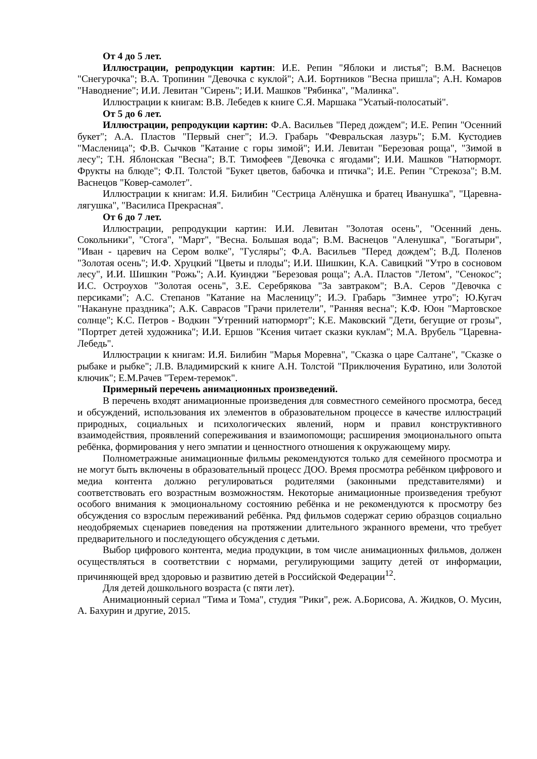От 4 до 5 лет.
Иллюстрации, репродукции картин: И.Е. Репин "Яблоки и листья"; В.М. Васнецов "Снегурочка"; В.А. Тропинин "Девочка с куклой"; А.И. Бортников "Весна пришла"; А.Н. Комаров "Наводнение"; И.И. Левитан "Сирень"; И.И. Машков "Рябинка", "Малинка".
Иллюстрации к книгам: В.В. Лебедев к книге С.Я. Маршака "Усатый-полосатый".
От 5 до 6 лет.
Иллюстрации, репродукции картин: Ф.А. Васильев "Перед дождем"; И.Е. Репин "Осенний букет"; А.А. Пластов "Первый снег"; И.Э. Грабарь "Февральская лазурь"; Б.М. Кустодиев "Масленица"; Ф.В. Сычков "Катание с горы зимой"; И.И. Левитан "Березовая роща", "Зимой в лесу"; Т.Н. Яблонская "Весна"; В.Т. Тимофеев "Девочка с ягодами"; И.И. Машков "Натюрморт. Фрукты на блюде"; Ф.П. Толстой "Букет цветов, бабочка и птичка"; И.Е. Репин "Стрекоза"; В.М. Васнецов "Ковер-самолет".
Иллюстрации к книгам: И.Я. Билибин "Сестрица Алёнушка и братец Иванушка", "Царевна-лягушка", "Василиса Прекрасная".
От 6 до 7 лет.
Иллюстрации, репродукции картин: И.И. Левитан "Золотая осень", "Осенний день. Сокольники", "Стога", "Март", "Весна. Большая вода"; В.М. Васнецов "Аленушка", "Богатыри", "Иван - царевич на Сером волке", "Гусляры"; Ф.А. Васильев "Перед дождем"; В.Д. Поленов "Золотая осень"; И.Ф. Хруцкий "Цветы и плоды"; И.И. Шишкин, К.А. Савицкий "Утро в сосновом лесу", И.И. Шишкин "Рожь"; А.И. Куинджи "Березовая роща"; А.А. Пластов "Летом", "Сенокос"; И.С. Остроухов "Золотая осень", З.Е. Серебрякова "За завтраком"; В.А. Серов "Девочка с персиками"; А.С. Степанов "Катание на Масленицу"; И.Э. Грабарь "Зимнее утро"; Ю.Кугач "Накануне праздника"; А.К. Саврасов "Грачи прилетели", "Ранняя весна"; К.Ф. Юон "Мартовское солнце"; К.С. Петров - Водкин "Утренний натюрморт"; К.Е. Маковский "Дети, бегущие от грозы", "Портрет детей художника"; И.И. Ершов "Ксения читает сказки куклам"; М.А. Врубель "Царевна-Лебедь".
Иллюстрации к книгам: И.Я. Билибин "Марья Моревна", "Сказка о царе Салтане", "Сказке о рыбаке и рыбке"; Л.В. Владимирский к книге А.Н. Толстой "Приключения Буратино, или Золотой ключик"; Е.М.Рачев "Терем-теремок".
Примерный перечень анимационных произведений.
В перечень входят анимационные произведения для совместного семейного просмотра, бесед и обсуждений, использования их элементов в образовательном процессе в качестве иллюстраций природных, социальных и психологических явлений, норм и правил конструктивного взаимодействия, проявлений сопереживания и взаимопомощи; расширения эмоционального опыта ребёнка, формирования у него эмпатии и ценностного отношения к окружающему миру.
Полнометражные анимационные фильмы рекомендуются только для семейного просмотра и не могут быть включены в образовательный процесс ДОО. Время просмотра ребёнком цифрового и медиа контента должно регулироваться родителями (законными представителями) и соответствовать его возрастным возможностям. Некоторые анимационные произведения требуют особого внимания к эмоциональному состоянию ребёнка и не рекомендуются к просмотру без обсуждения со взрослым переживаний ребёнка. Ряд фильмов содержат серию образцов социально неодобряемых сценариев поведения на протяжении длительного экранного времени, что требует предварительного и последующего обсуждения с детьми.
Выбор цифрового контента, медиа продукции, в том числе анимационных фильмов, должен осуществляться в соответствии с нормами, регулирующими защиту детей от информации, причиняющей вред здоровью и развитию детей в Российской Федерации<sup>12</sup>.
Для детей дошкольного возраста (с пяти лет).
Анимационный сериал "Тима и Тома", студия "Рики", реж. А.Борисова, А. Жидков, О. Мусин, А. Бахурин и другие, 2015.